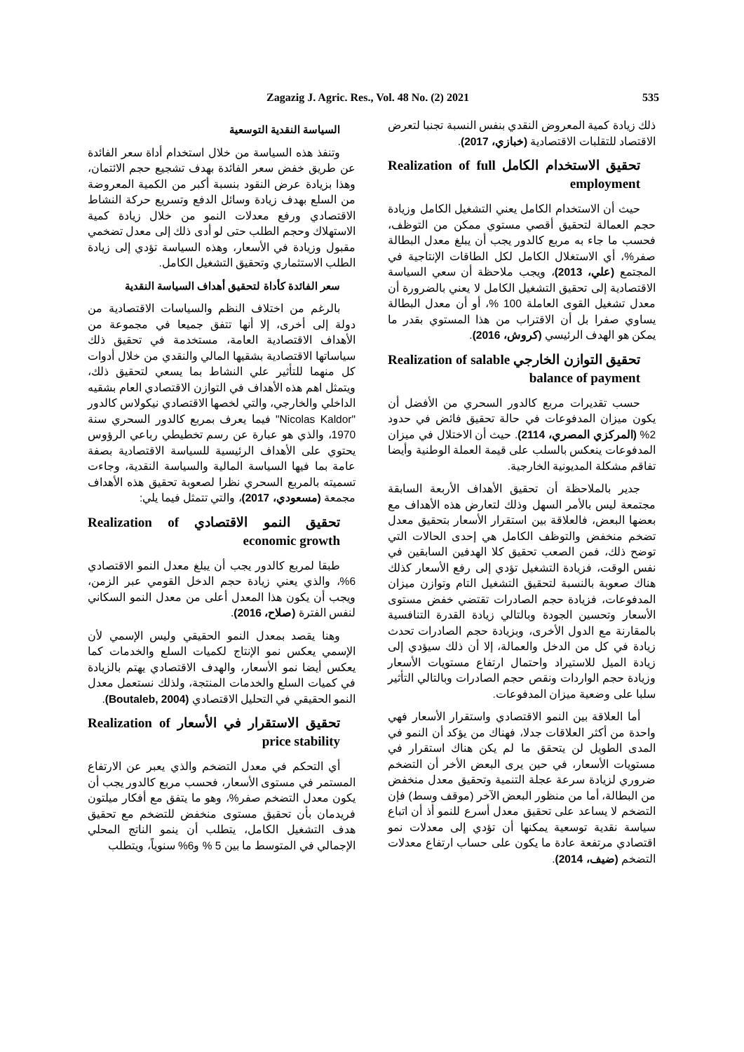Zagazig J. Agric. Res., Vol. 48 No. (2) 2021 535
السياسة النقدية التوسعية
وتنفذ هذه السياسة من خلال استخدام أداة سعر الفائدة عن طريق خفض سعر الفائدة بهدف تشجيع حجم الائتمان، وهذا بزيادة عرض النقود بنسبة أكبر من الكمية المعروضة من السلع بهدف زيادة وسائل الدفع وتسريع حركة النشاط الاقتصادي ورفع معدلات النمو من خلال زيادة كمية الاستهلاك وحجم الطلب حتى لو أدى ذلك إلى معدل تضخمي مقبول وزيادة في الأسعار، وهذه السياسة تؤدي إلى زيادة الطلب الاستثماري وتحقيق التشغيل الكامل.
سعر الفائدة كأداة لتحقيق أهداف السياسة النقدية
بالرغم من اختلاف النظم والسياسات الاقتصادية من دولة إلى أخرى، إلا أنها تتفق جميعا في مجموعة من الأهداف الاقتصادية العامة، مستخدمة في تحقيق ذلك سياساتها الاقتصادية بشقيها المالي والنقدي من خلال أدوات كل منهما للتأثير علي النشاط بما يسعي لتحقيق ذلك، ويتمثل اهم هذه الأهداف في التوازن الاقتصادي العام بشقيه الداخلي والخارجي، والتي لخصها الاقتصادي نيكولاس كالدور "Nicolas Kaldor" فيما يعرف بمربع كالدور السحري سنة 1970، والذي هو عبارة عن رسم تخطيطي رباعي الرؤوس يحتوي على الأهداف الرئيسية للسياسة الاقتصادية بصفة عامة بما فيها السياسة المالية والسياسة النقدية، وجاءت تسميته بالمربع السحري نظرا لصعوبة تحقيق هذه الأهداف مجمعة (مسعودي، 2017)، والتي تتمثل فيما يلي:
تحقيق النمو الاقتصادي Realization of economic growth
طبقا لمربع كالدور يجب أن يبلغ معدل النمو الاقتصادي 6%، والذي يعني زيادة حجم الدخل القومي عبر الزمن، ويجب أن يكون هذا المعدل أعلى من معدل النمو السكاني لنفس الفترة (صلاح، 2016).
وهنا يقصد بمعدل النمو الحقيقي وليس الإسمي لأن الإسمي يعكس نمو الإنتاج لكميات السلع والخدمات كما يعكس أيضا نمو الأسعار، والهدف الاقتصادي يهتم بالزيادة في كميات السلع والخدمات المنتجة، ولذلك نستعمل معدل النمو الحقيقي في التحليل الاقتصادي (Boutaleb, 2004).
تحقيق الاستقرار في الأسعار Realization of price stability
أي التحكم في معدل التضخم والذي يعبر عن الارتفاع المستمر في مستوى الأسعار، فحسب مربع كالدور يجب أن يكون معدل التضخم صفر%، وهو ما يتفق مع أفكار ميلتون فريدمان بأن تحقيق مستوى منخفض للتضخم مع تحقيق هدف التشغيل الكامل، يتطلب أن ينمو الناتج المحلي الإجمالي في المتوسط ما بين 5 % و6% سنوياً، ويتطلب
ذلك زيادة كمية المعروض النقدي بنفس النسبة تجنبا لتعرض الاقتصاد للتقلبات الاقتصادية (خبازي، 2017).
تحقيق الاستخدام الكامل Realization of full employment
حيث أن الاستخدام الكامل يعني التشغيل الكامل وزيادة حجم العمالة لتحقيق أقصي مستوي ممكن من التوظف، فحسب ما جاء به مربع كالدور يجب أن يبلغ معدل البطالة صفر%، أي الاستغلال الكامل لكل الطاقات الإنتاجية في المجتمع (علي، 2013)، ويجب ملاحظة أن سعي السياسة الاقتصادية إلى تحقيق التشغيل الكامل لا يعني بالضرورة أن معدل تشغيل القوى العاملة 100 %، أو أن معدل البطالة يساوي صفرا بل أن الاقتراب من هذا المستوي بقدر ما يمكن هو الهدف الرئيسي (كروش، 2016).
تحقيق التوازن الخارجي Realization of salable balance of payment
حسب تقديرات مربع كالدور السحري من الأفضل أن يكون ميزان المدفوعات في حالة تحقيق فائض في حدود 2% (المركزي المصري، 2114). حيث أن الاختلال في ميزان المدفوعات ينعكس بالسلب على قيمة العملة الوطنية وأيضا تفاقم مشكلة المديونية الخارجية.
جدير بالملاحظة أن تحقيق الأهداف الأربعة السابقة مجتمعة ليس بالأمر السهل وذلك لتعارض هذه الأهداف مع بعضها البعض، فالعلاقة بين استقرار الأسعار بتحقيق معدل تضخم منخفض والتوظف الكامل هي إحدى الحالات التي توضح ذلك، فمن الصعب تحقيق كلا الهدفين السابقين في نفس الوقت، فزيادة التشغيل تؤدي إلى رفع الأسعار كذلك هناك صعوبة بالنسبة لتحقيق التشغيل التام وتوازن ميزان المدفوعات، فزيادة حجم الصادرات تقتضي خفض مستوى الأسعار وتحسين الجودة وبالتالي زيادة القدرة التنافسية بالمقارنة مع الدول الأخرى، وبزيادة حجم الصادرات تحدث زيادة في كل من الدخل والعمالة، إلا أن ذلك سيؤدي إلى زيادة الميل للاستيراد واحتمال ارتفاع مستويات الأسعار وزيادة حجم الواردات ونقص حجم الصادرات وبالتالي التأثير سلبا على وضعية ميزان المدفوعات.
أما العلاقة بين النمو الاقتصادي واستقرار الأسعار فهي واحدة من أكثر العلاقات جدلا، فهناك من يؤكد أن النمو في المدى الطويل لن يتحقق ما لم يكن هناك استقرار في مستويات الأسعار، في حين يرى البعض الأخر أن التضخم ضروري لزيادة سرعة عجلة التنمية وتحقيق معدل منخفض من البطالة، أما من منظور البعض الآخر (موقف وسط) فإن التضخم لا يساعد على تحقيق معدل أسرع للنمو أذ أن اتباع سياسة نقدية توسعية يمكنها أن تؤدي إلى معدلات نمو اقتصادي مرتفعة عادة ما يكون على حساب ارتفاع معدلات التضخم (ضيف، 2014).